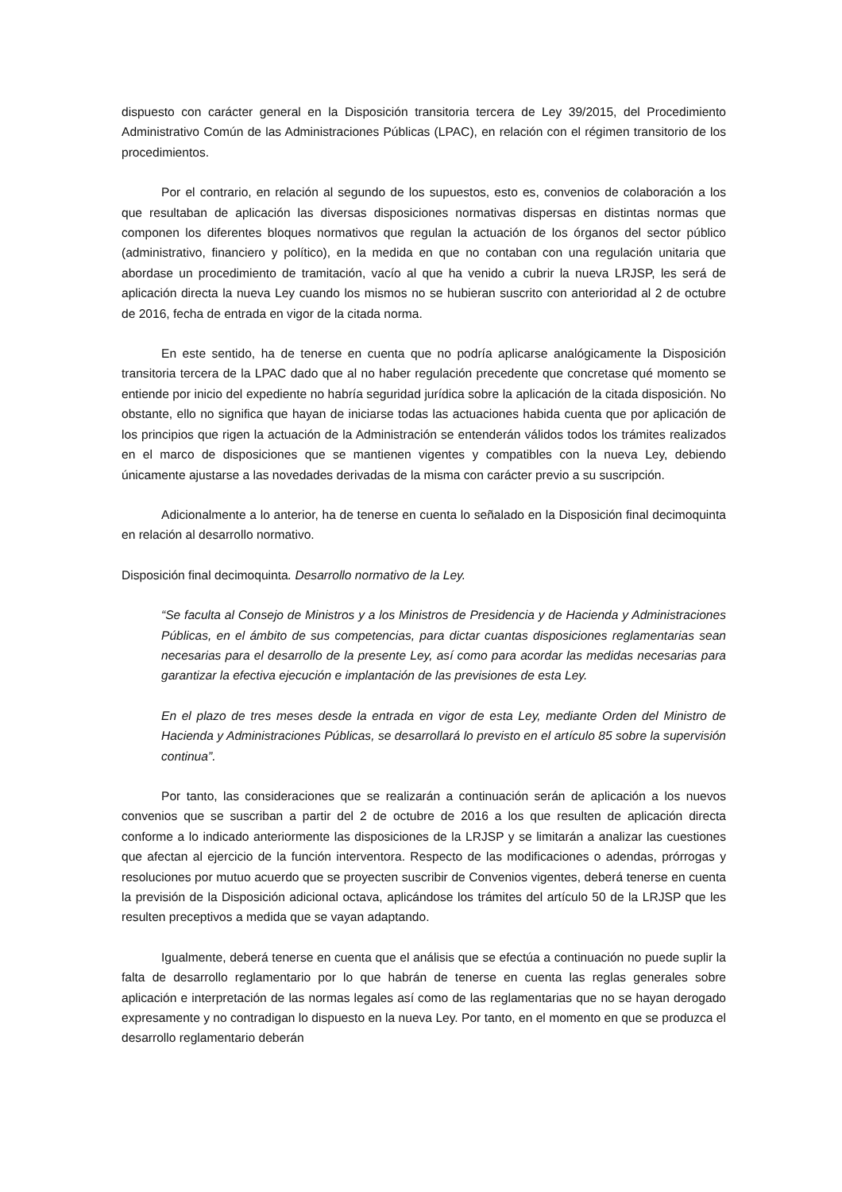dispuesto con carácter general en la Disposición transitoria tercera de Ley 39/2015, del Procedimiento Administrativo Común de las Administraciones Públicas (LPAC), en relación con el régimen transitorio de los procedimientos.
Por el contrario, en relación al segundo de los supuestos, esto es, convenios de colaboración a los que resultaban de aplicación las diversas disposiciones normativas dispersas en distintas normas que componen los diferentes bloques normativos que regulan la actuación de los órganos del sector público (administrativo, financiero y político), en la medida en que no contaban con una regulación unitaria que abordase un procedimiento de tramitación, vacío al que ha venido a cubrir la nueva LRJSP, les será de aplicación directa la nueva Ley cuando los mismos no se hubieran suscrito con anterioridad al 2 de octubre de 2016, fecha de entrada en vigor de la citada norma.
En este sentido, ha de tenerse en cuenta que no podría aplicarse analógicamente la Disposición transitoria tercera de la LPAC dado que al no haber regulación precedente que concretase qué momento se entiende por inicio del expediente no habría seguridad jurídica sobre la aplicación de la citada disposición. No obstante, ello no significa que hayan de iniciarse todas las actuaciones habida cuenta que por aplicación de los principios que rigen la actuación de la Administración se entenderán válidos todos los trámites realizados en el marco de disposiciones que se mantienen vigentes y compatibles con la nueva Ley, debiendo únicamente ajustarse a las novedades derivadas de la misma con carácter previo a su suscripción.
Adicionalmente a lo anterior, ha de tenerse en cuenta lo señalado en la Disposición final decimoquinta en relación al desarrollo normativo.
Disposición final decimoquinta. Desarrollo normativo de la Ley.
“Se faculta al Consejo de Ministros y a los Ministros de Presidencia y de Hacienda y Administraciones Públicas, en el ámbito de sus competencias, para dictar cuantas disposiciones reglamentarias sean necesarias para el desarrollo de la presente Ley, así como para acordar las medidas necesarias para garantizar la efectiva ejecución e implantación de las previsiones de esta Ley.
En el plazo de tres meses desde la entrada en vigor de esta Ley, mediante Orden del Ministro de Hacienda y Administraciones Públicas, se desarrollará lo previsto en el artículo 85 sobre la supervisión continua”.
Por tanto, las consideraciones que se realizarán a continuación serán de aplicación a los nuevos convenios que se suscriban a partir del 2 de octubre de 2016 a los que resulten de aplicación directa conforme a lo indicado anteriormente las disposiciones de la LRJSP y se limitarán a analizar las cuestiones que afectan al ejercicio de la función interventora. Respecto de las modificaciones o adendas, prórrogas y resoluciones por mutuo acuerdo que se proyecten suscribir de Convenios vigentes, deberá tenerse en cuenta la previsión de la Disposición adicional octava, aplicándose los trámites del artículo 50 de la LRJSP que les resulten preceptivos a medida que se vayan adaptando.
Igualmente, deberá tenerse en cuenta que el análisis que se efectúa a continuación no puede suplir la falta de desarrollo reglamentario por lo que habrán de tenerse en cuenta las reglas generales sobre aplicación e interpretación de las normas legales así como de las reglamentarias que no se hayan derogado expresamente y no contradigan lo dispuesto en la nueva Ley. Por tanto, en el momento en que se produzca el desarrollo reglamentario deberán